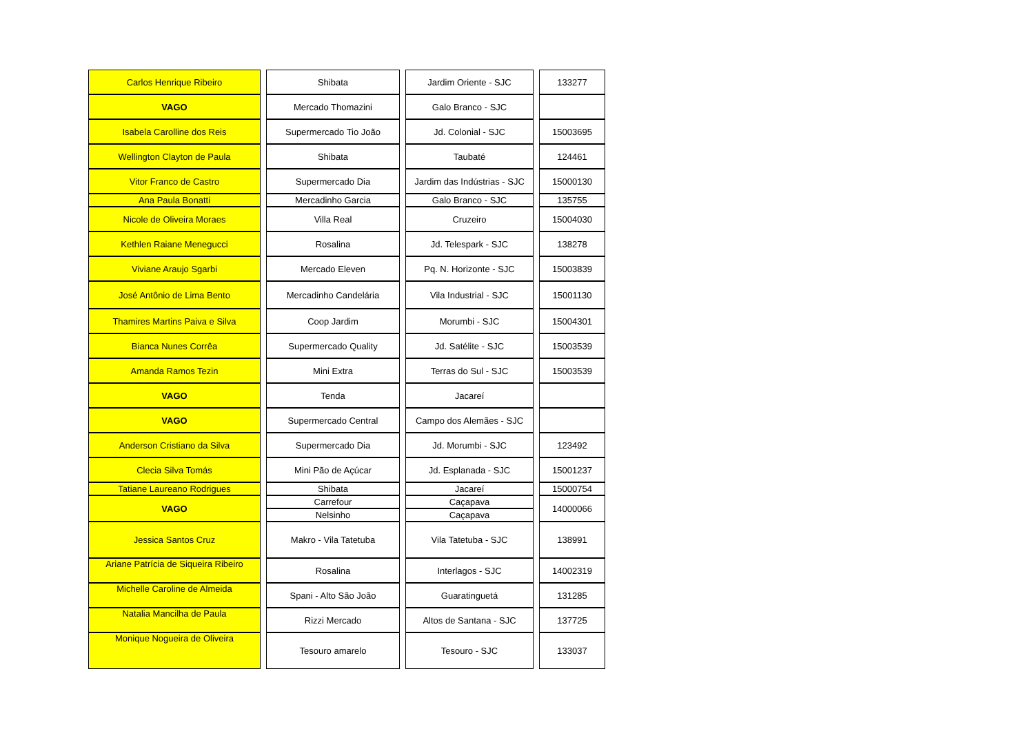| Carlos Henrique Ribeiro | | Shibata | | Jardim Oriente - SJC | | 133277 |
| VAGO | | Mercado Thomazini | | Galo Branco - SJC | | |
| Isabela Carolline dos Reis | | Supermercado Tio João | | Jd. Colonial - SJC | | 15003695 |
| Wellington Clayton de Paula | | Shibata | | Taubaté | | 124461 |
| Vitor Franco de Castro | | Supermercado Dia | | Jardim das Indústrias - SJC | | 15000130 |
| Ana Paula Bonatti | | Mercadinho Garcia | | Galo Branco - SJC | | 135755 |
| Nicole de Oliveira Moraes | | Villa Real | | Cruzeiro | | 15004030 |
| Kethlen Raiane Menegucci | | Rosalina | | Jd. Telespark - SJC | | 138278 |
| Viviane Araujo Sgarbi | | Mercado Eleven | | Pq. N. Horizonte - SJC | | 15003839 |
| José Antônio de Lima Bento | | Mercadinho Candelária | | Vila Industrial - SJC | | 15001130 |
| Thamires Martins Paiva e Silva | | Coop Jardim | | Morumbi - SJC | | 15004301 |
| Bianca Nunes Corrêa | | Supermercado Quality | | Jd. Satélite - SJC | | 15003539 |
| Amanda Ramos Tezin | | Mini Extra | | Terras do Sul - SJC | | 15003539 |
| VAGO | | Tenda | | Jacareí | | |
| VAGO | | Supermercado Central | | Campo dos Alemães - SJC | | |
| Anderson Cristiano da Silva | | Supermercado Dia | | Jd. Morumbi - SJC | | 123492 |
| Clecia Silva Tomás | | Mini Pão de Açúcar | | Jd. Esplanada - SJC | | 15001237 |
| Tatiane Laureano Rodrigues | | Shibata | | Jacareí | | 15000754 |
| VAGO | | Carrefour | | Caçapava | | 14000066 |
| | | Nelsinho | | Caçapava | | |
| Jessica Santos Cruz | | Makro - Vila Tatetuba | | Vila Tatetuba - SJC | | 138991 |
| Ariane Patrícia de Siqueira Ribeiro | | Rosalina | | Interlagos - SJC | | 14002319 |
| Michelle Caroline de Almeida | | Spani - Alto São João | | Guaratinguetá | | 131285 |
| Natalia Mancilha de Paula | | Rizzi Mercado | | Altos de Santana - SJC | | 137725 |
| Monique Nogueira de Oliveira | | Tesouro amarelo | | Tesouro - SJC | | 133037 |